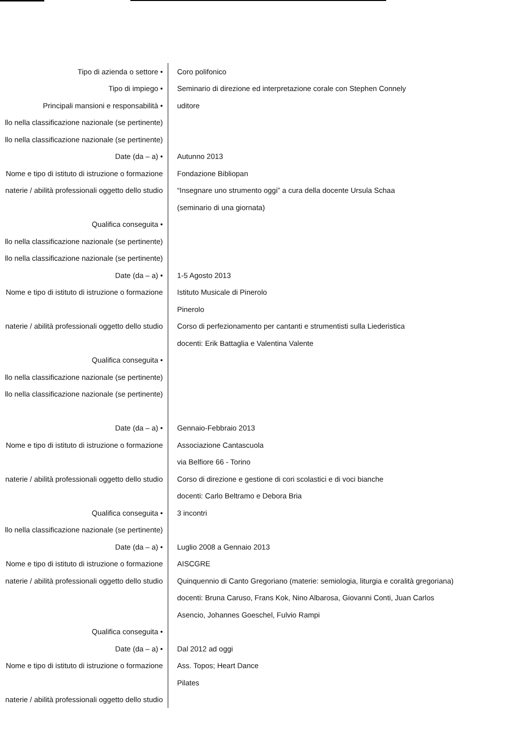| • Tipo di azienda o settore | Coro polifonico |
| • Tipo di impiego | Seminario di direzione ed interpretazione corale con Stephen Connely |
| • Principali mansioni e responsabilità | uditore |
| llo nella classificazione nazionale (se pertinente) | |
| llo nella classificazione nazionale (se pertinente) | |
| • Date (da – a) | Autunno 2013 |
| Nome e tipo di istituto di istruzione o formazione | Fondazione Bibliopan |
| naterie / abilità professionali oggetto dello studio | “Insegnare uno strumento oggi” a cura della docente Ursula Schaa |
| | (seminario di una giornata) |
| • Qualifica conseguita | |
| llo nella classificazione nazionale (se pertinente) | |
| llo nella classificazione nazionale (se pertinente) | |
| • Date (da – a) | 1-5 Agosto 2013 |
| Nome e tipo di istituto di istruzione o formazione | Istituto Musicale di Pinerolo |
| | Pinerolo |
| naterie / abilità professionali oggetto dello studio | Corso di perfezionamento per cantanti e strumentisti sulla Liederistica |
| | docenti: Erik Battaglia e Valentina Valente |
| • Qualifica conseguita | |
| llo nella classificazione nazionale (se pertinente) | |
| llo nella classificazione nazionale (se pertinente) | |
| • Date (da – a) | Gennaio-Febbraio 2013 |
| Nome e tipo di istituto di istruzione o formazione | Associazione Cantascuola |
| | via Belfiore 66 - Torino |
| naterie / abilità professionali oggetto dello studio | Corso di direzione e gestione di cori scolastici e di voci bianche |
| | docenti: Carlo Beltramo e Debora Bria |
| • Qualifica conseguita | 3 incontri |
| llo nella classificazione nazionale (se pertinente) | |
| • Date (da – a) | Luglio 2008 a Gennaio 2013 |
| Nome e tipo di istituto di istruzione o formazione | AISCGRE |
| naterie / abilità professionali oggetto dello studio | Quinquennio di Canto Gregoriano (materie: semiologia, liturgia e coralità gregoriana) |
| | docenti: Bruna Caruso, Frans Kok, Nino Albarosa, Giovanni Conti, Juan Carlos |
| | Asencio, Johannes Goeschel, Fulvio Rampi |
| • Qualifica conseguita | |
| • Date (da – a) | Dal 2012 ad oggi |
| Nome e tipo di istituto di istruzione o formazione | Ass. Topos; Heart Dance |
| | Pilates |
| naterie / abilità professionali oggetto dello studio | |